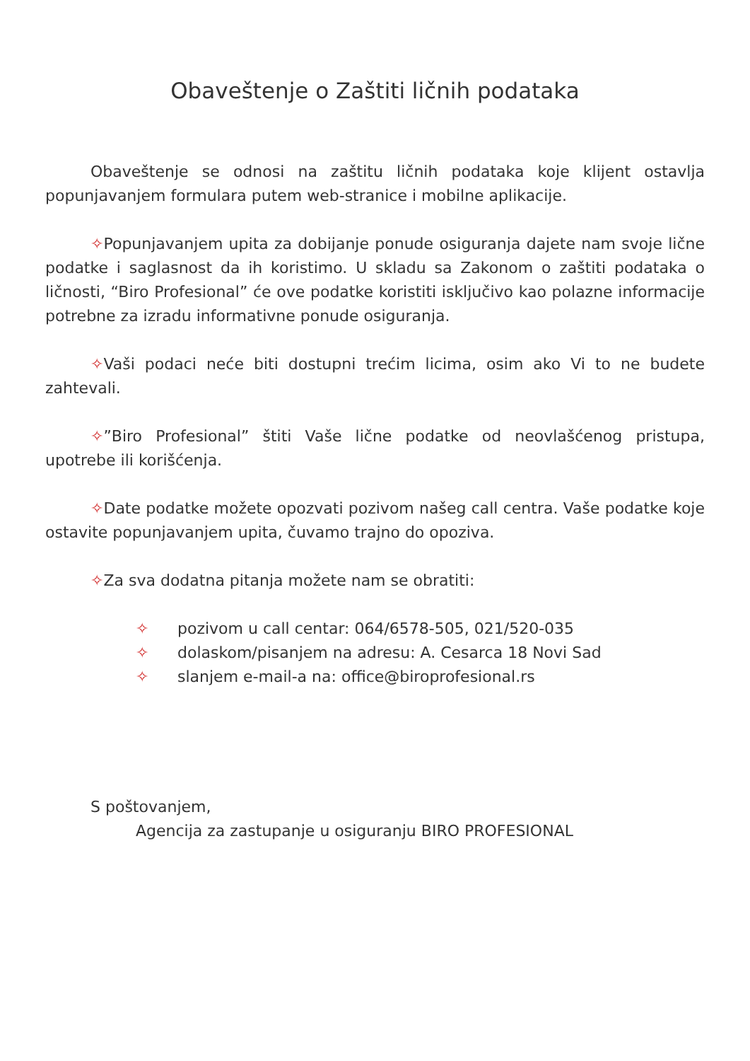Obaveštenje o Zaštiti ličnih podataka
Obaveštenje se odnosi na zaštitu ličnih podataka koje klijent ostavlja popunjavanjem formulara putem web-stranice i mobilne aplikacije.
✧Popunjavanjem upita za dobijanje ponude osiguranja dajete nam svoje lične podatke i saglasnost da ih koristimo. U skladu sa Zakonom o zaštiti podataka o ličnosti, “Biro Profesional” će ove podatke koristiti isključivo kao polazne informacije potrebne za izradu informativne ponude osiguranja.
✧Vaši podaci neće biti dostupni trećim licima, osim ako Vi to ne budete zahtevali.
✧”Biro Profesional” štiti Vaše lične podatke od neovlašćenog pristupa, upotrebe ili korišćenja.
✧Date podatke možete opozvati pozivom našeg call centra. Vaše podatke koje ostavite popunjavanjem upita, čuvamo trajno do opoziva.
✧Za sva dodatna pitanja možete nam se obratiti:
✧ pozivom u call centar: 064/6578-505, 021/520-035
✧ dolaskom/pisanjem na adresu: A. Cesarca 18 Novi Sad
✧ slanjem e-mail-a na: office@biroprofesional.rs
S poštovanjem,
Agencija za zastupanje u osiguranju BIRO PROFESIONAL